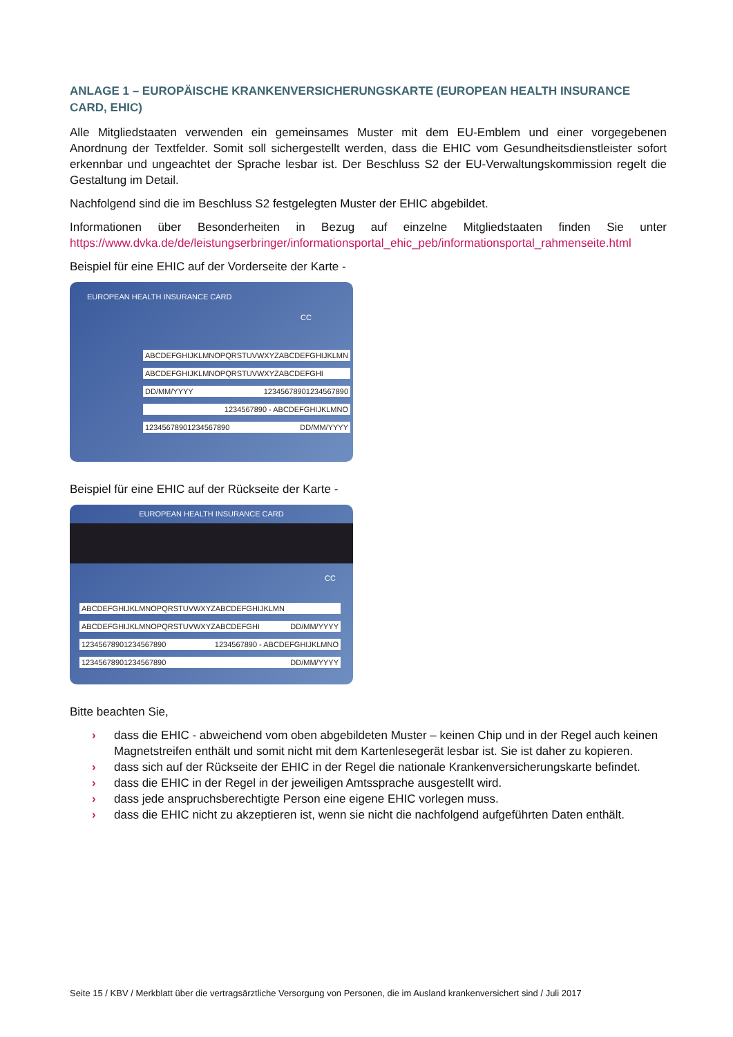ANLAGE 1 – EUROPÄISCHE KRANKENVERSICHERUNGSKARTE (EUROPEAN HEALTH INSURANCE CARD, EHIC)
Alle Mitgliedstaaten verwenden ein gemeinsames Muster mit dem EU-Emblem und einer vorgegebenen Anordnung der Textfelder. Somit soll sichergestellt werden, dass die EHIC vom Gesundheitsdienstleister sofort erkennbar und ungeachtet der Sprache lesbar ist. Der Beschluss S2 der EU-Verwaltungskommission regelt die Gestaltung im Detail.
Nachfolgend sind die im Beschluss S2 festgelegten Muster der EHIC abgebildet.
Informationen über Besonderheiten in Bezug auf einzelne Mitgliedstaaten finden Sie unter https://www.dvka.de/de/leistungserbringer/informationsportal_ehic_peb/informationsportal_rahmenseite.html
Beispiel für eine EHIC auf der Vorderseite der Karte -
EUROPEAN HEALTH INSURANCE CARD
CC
ABCDEFGHIJKLMNOPQRSTUVWXYZABCDEFGHIJKLMN
ABCDEFGHIJKLMNOPQRSTUVWXYZABCDEFGHI
DD/MM/YYYY 12345678901234567890
1234567890 - ABCDEFGHIJKLMNO
12345678901234567890 DD/MM/YYYY
Beispiel für eine EHIC auf der Rückseite der Karte -
EUROPEAN HEALTH INSURANCE CARD
CC
ABCDEFGHIJKLMNOPQRSTUVWXYZABCDEFGHIJKLMN
ABCDEFGHIJKLMNOPQRSTUVWXYZABCDEFGHI DD/MM/YYYY
12345678901234567890 1234567890 - ABCDEFGHIJKLMNO
12345678901234567890 DD/MM/YYYY
Bitte beachten Sie,
› dass die EHIC - abweichend vom oben abgebildeten Muster – keinen Chip und in der Regel auch keinen Magnetstreifen enthält und somit nicht mit dem Kartenlesegerät lesbar ist. Sie ist daher zu kopieren.
› dass sich auf der Rückseite der EHIC in der Regel die nationale Krankenversicherungskarte befindet.
› dass die EHIC in der Regel in der jeweiligen Amtssprache ausgestellt wird.
› dass jede anspruchsberechtigte Person eine eigene EHIC vorlegen muss.
› dass die EHIC nicht zu akzeptieren ist, wenn sie nicht die nachfolgend aufgeführten Daten enthält.
Seite 15 / KBV / Merkblatt über die vertragsärztliche Versorgung von Personen, die im Ausland krankenversichert sind / Juli 2017